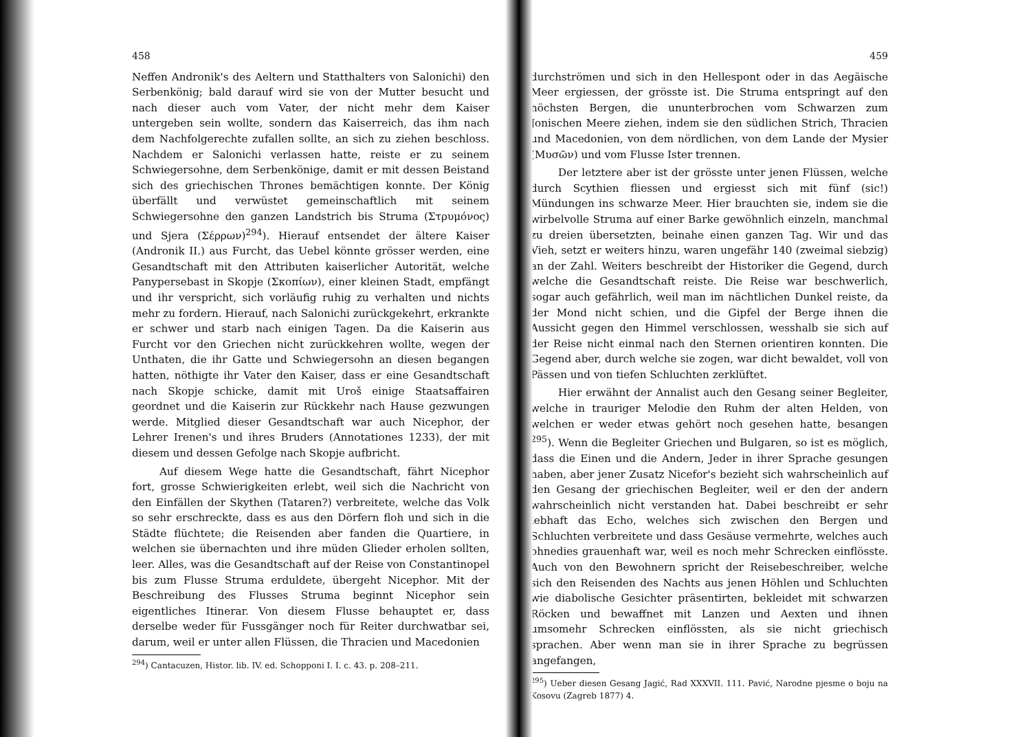458
Neffen Andronik's des Aeltern und Statthalters von Salonichi) den Serbenkönig; bald darauf wird sie von der Mutter besucht und nach dieser auch vom Vater, der nicht mehr dem Kaiser untergeben sein wollte, sondern das Kaiserreich, das ihm nach dem Nachfolgerechte zufallen sollte, an sich zu ziehen beschloss. Nachdem er Salonichi verlassen hatte, reiste er zu seinem Schwiegersohne, dem Serbenkönige, damit er mit dessen Beistand sich des griechischen Thrones bemächtigen konnte. Der König überfällt und verwüstet gemeinschaftlich mit seinem Schwiegersohne den ganzen Landstrich bis Struma (Στρυμόνος) und Sjera (Σέρρων)<sup>294</sup>). Hierauf entsendet der ältere Kaiser (Andronik II.) aus Furcht, das Uebel könnte grösser werden, eine Gesandtschaft mit den Attributen kaiserlicher Autorität, welche Panypersebast in Skopje (Σκοπίων), einer kleinen Stadt, empfängt und ihr verspricht, sich vorläufig ruhig zu verhalten und nichts mehr zu fordern. Hierauf, nach Salonichi zurückgekehrt, erkrankte er schwer und starb nach einigen Tagen. Da die Kaiserin aus Furcht vor den Griechen nicht zurückkehren wollte, wegen der Unthaten, die ihr Gatte und Schwiegersohn an diesen begangen hatten, nöthigte ihr Vater den Kaiser, dass er eine Gesandtschaft nach Skopje schicke, damit mit Uroš einige Staatsaffairen geordnet und die Kaiserin zur Rückkehr nach Hause gezwungen werde. Mitglied dieser Gesandtschaft war auch Nicephor, der Lehrer Irenen's und ihres Bruders (Annotationes 1233), der mit diesem und dessen Gefolge nach Skopje aufbricht.
Auf diesem Wege hatte die Gesandtschaft, fährt Nicephor fort, grosse Schwierigkeiten erlebt, weil sich die Nachricht von den Einfällen der Skythen (Tataren?) verbreitete, welche das Volk so sehr erschreckte, dass es aus den Dörfern floh und sich in die Städte flüchtete; die Reisenden aber fanden die Quartiere, in welchen sie übernachten und ihre müden Glieder erholen sollten, leer. Alles, was die Gesandtschaft auf der Reise von Constantinopel bis zum Flusse Struma erduldete, übergeht Nicephor. Mit der Beschreibung des Flusses Struma beginnt Nicephor sein eigentliches Itinerar. Von diesem Flusse behauptet er, dass derselbe weder für Fussgänger noch für Reiter durchwatbar sei, darum, weil er unter allen Flüssen, die Thracien und Macedonien
<sup>294</sup>) Cantacuzen, Histor. lib. IV. ed. Schopponi I. I. c. 43. p. 208–211.
459
durchströmen und sich in den Hellespont oder in das Aegäische Meer ergiessen, der grösste ist. Die Struma entspringt auf den höchsten Bergen, die ununterbrochen vom Schwarzen zum Jonischen Meere ziehen, indem sie den südlichen Strich, Thracien und Macedonien, von dem nördlichen, von dem Lande der Mysier (Μυσῶν) und vom Flusse Ister trennen.
Der letztere aber ist der grösste unter jenen Flüssen, welche durch Scythien fliessen und ergiesst sich mit fünf (sic!) Mündungen ins schwarze Meer. Hier brauchten sie, indem sie die wirbelvolle Struma auf einer Barke gewöhnlich einzeln, manchmal zu dreien übersetzten, beinahe einen ganzen Tag. Wir und das Vieh, setzt er weiters hinzu, waren ungefähr 140 (zweimal siebzig) an der Zahl. Weiters beschreibt der Historiker die Gegend, durch welche die Gesandtschaft reiste. Die Reise war beschwerlich, sogar auch gefährlich, weil man im nächtlichen Dunkel reiste, da der Mond nicht schien, und die Gipfel der Berge ihnen die Aussicht gegen den Himmel verschlossen, wesshalb sie sich auf der Reise nicht einmal nach den Sternen orientiren konnten. Die Gegend aber, durch welche sie zogen, war dicht bewaldet, voll von Pässen und von tiefen Schluchten zerklüftet.
Hier erwähnt der Annalist auch den Gesang seiner Begleiter, welche in trauriger Melodie den Ruhm der alten Helden, von welchen er weder etwas gehört noch gesehen hatte, besangen <sup>295</sup>). Wenn die Begleiter Griechen und Bulgaren, so ist es möglich, dass die Einen und die Andern, Jeder in ihrer Sprache gesungen haben, aber jener Zusatz Nicefor's bezieht sich wahrscheinlich auf den Gesang der griechischen Begleiter, weil er den der andern wahrscheinlich nicht verstanden hat. Dabei beschreibt er sehr lebhaft das Echo, welches sich zwischen den Bergen und Schluchten verbreitete und dass Gesäuse vermehrte, welches auch ohnedies grauenhaft war, weil es noch mehr Schrecken einflösste. Auch von den Bewohnern spricht der Reisebeschreiber, welche sich den Reisenden des Nachts aus jenen Höhlen und Schluchten wie diabolische Gesichter präsentirten, bekleidet mit schwarzen Röcken und bewaffnet mit Lanzen und Aexten und ihnen umsomehr Schrecken einflössten, als sie nicht griechisch sprachen. Aber wenn man sie in ihrer Sprache zu begrüssen angefangen,
<sup>295</sup>) Ueber diesen Gesang Jagić, Rad XXXVII. 111. Pavić, Narodne pjesme o boju na Kosovu (Zagreb 1877) 4.